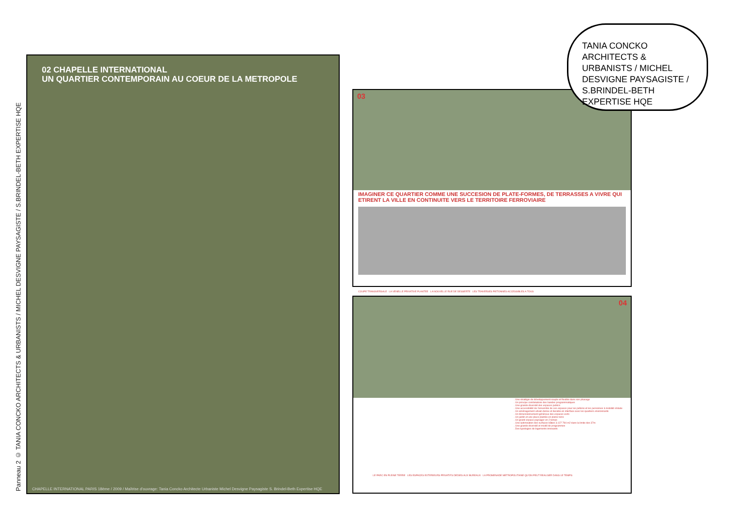Panneau 2 © TANIA CONCKO ARCHITECTS & URBANISTS / MICHEL DESVIGNE PAYSAGISTE / S.BRINDEL-BETH EXPERTISE HQE
02 CHAPELLE INTERNATIONAL
UN QUARTIER CONTEMPORAIN AU COEUR DE LA METROPOLE
CHAPELLE INTERNATIONAL PARIS 18ème / 2009 / Maîtrise d'ouvrage: Tania Concko Architecte Urbaniste Michel Desvigne Paysagiste S. Brindel-Beth Expertise HQE
03
IMAGINER CE QUARTIER COMME UNE SUCCESION DE PLATE-FORMES, DE TERRASSES A VIVRE QUI ETIRENT LA VILLE EN CONTINUITE VERS LE TERRITOIRE FERROVIAIRE
COUPE TRANSVERSALE LA VENELLE PRIVATIVE PLANTEE LA NOUVELLE RUE DE DESSERTE LES TRAVERSES PIETONNES ACCESSIBLES A TOUS
04
. Une stratégie de développement souple et flexible dans son phasage
. Un principe combinatoire des bandes programmatiques
. Une grande diversité des espaces publics
. Une accessibilité de l'ensemble de ces espaces pour les piétons et les personnes à mobilité réduite
. Un aménagement urbain dense et durable en interface avec les quartiers environnants
. Un dimensionnement généreux des espaces verts
. Un jardin et une place plantée en pleine terre
. Un grand espace paysager en 2 temps
. Une optimisation des surfaces bâties à 127 794 m2 dans la limite des 37m
. Une grande diversité et mixité de programmes
. Des typologies de logements innovants
LE PARC EN PLEINE TERRE LES ESPACES EXTERIEURS PRIVATIFS DEDIES AUX BUREAUX LA PROMENADE METROPOLITAINE QU'ON PEUT REALISER DANS LE TEMPS
TANIA CONCKO ARCHITECTS & URBANISTS / MICHEL DESVIGNE PAYSAGISTE / S.BRINDEL-BETH EXPERTISE HQE